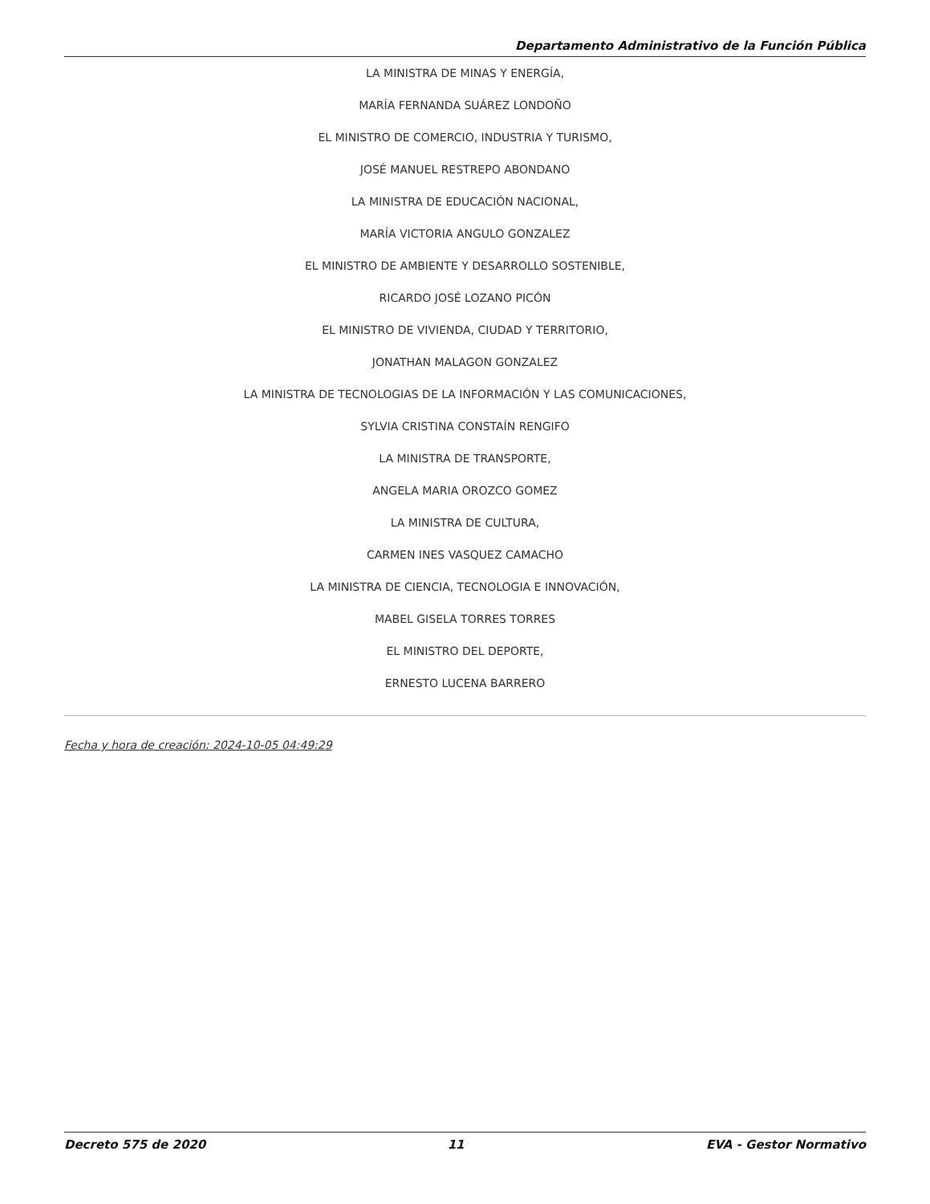Departamento Administrativo de la Función Pública
LA MINISTRA DE MINAS Y ENERGÍA,
MARÍA FERNANDA SUÁREZ LONDOÑO
EL MINISTRO DE COMERCIO, INDUSTRIA Y TURISMO,
JOSÉ MANUEL RESTREPO ABONDANO
LA MINISTRA DE EDUCACIÓN NACIONAL,
MARÍA VICTORIA ANGULO GONZALEZ
EL MINISTRO DE AMBIENTE Y DESARROLLO SOSTENIBLE,
RICARDO JOSÉ LOZANO PICÓN
EL MINISTRO DE VIVIENDA, CIUDAD Y TERRITORIO,
JONATHAN MALAGON GONZALEZ
LA MINISTRA DE TECNOLOGIAS DE LA INFORMACIÓN Y LAS COMUNICACIONES,
SYLVIA CRISTINA CONSTAÍN RENGIFO
LA MINISTRA DE TRANSPORTE,
ANGELA MARIA OROZCO GOMEZ
LA MINISTRA DE CULTURA,
CARMEN INES VASQUEZ CAMACHO
LA MINISTRA DE CIENCIA, TECNOLOGIA E INNOVACIÓN,
MABEL GISELA TORRES TORRES
EL MINISTRO DEL DEPORTE,
ERNESTO LUCENA BARRERO
Fecha y hora de creación: 2024-10-05 04:49:29
Decreto 575 de 2020 11 EVA - Gestor Normativo